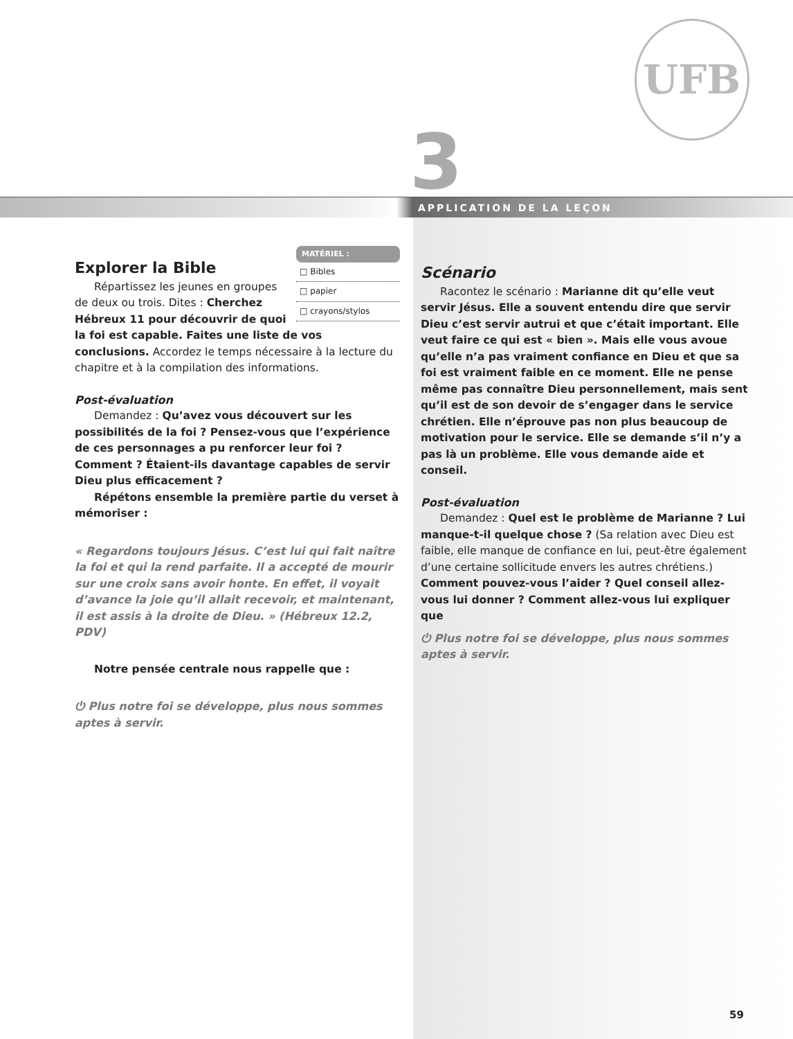UFB
3 APPLICATION DE LA LEÇON
MATÉRIEL :
□ Bibles
□ papier
□ crayons/stylos
Explorer la Bible
Répartissez les jeunes en groupes de deux ou trois. Dites : Cherchez Hébreux 11 pour découvrir de quoi la foi est capable. Faites une liste de vos conclusions. Accordez le temps nécessaire à la lecture du chapitre et à la compilation des informations.
Post-évaluation
Demandez : Qu’avez vous découvert sur les possibilités de la foi ? Pensez-vous que l’expérience de ces personnages a pu renforcer leur foi ? Comment ? Étaient-ils davantage capables de servir Dieu plus efficacement ?
Répétons ensemble la première partie du verset à mémoriser :
« Regardons toujours Jésus. C’est lui qui fait naître la foi et qui la rend parfaite. Il a accepté de mourir sur une croix sans avoir honte. En effet, il voyait d’avance la joie qu’il allait recevoir, et maintenant, il est assis à la droite de Dieu. » (Hébreux 12.2, PDV)
Notre pensée centrale nous rappelle que :
⏻ Plus notre foi se développe, plus nous sommes aptes à servir.
Scénario
Racontez le scénario : Marianne dit qu’elle veut servir Jésus. Elle a souvent entendu dire que servir Dieu c’est servir autrui et que c’était important. Elle veut faire ce qui est « bien ». Mais elle vous avoue qu’elle n’a pas vraiment confiance en Dieu et que sa foi est vraiment faible en ce moment. Elle ne pense même pas connaître Dieu personnellement, mais sent qu’il est de son devoir de s’engager dans le service chrétien. Elle n’éprouve pas non plus beaucoup de motivation pour le service. Elle se demande s’il n’y a pas là un problème. Elle vous demande aide et conseil.
Post-évaluation
Demandez : Quel est le problème de Marianne ? Lui manque-t-il quelque chose ? (Sa relation avec Dieu est faible, elle manque de confiance en lui, peut-être également d’une certaine sollicitude envers les autres chrétiens.) Comment pouvez-vous l’aider ? Quel conseil allez-vous lui donner ? Comment allez-vous lui expliquer que
⏻ Plus notre foi se développe, plus nous sommes aptes à servir.
59